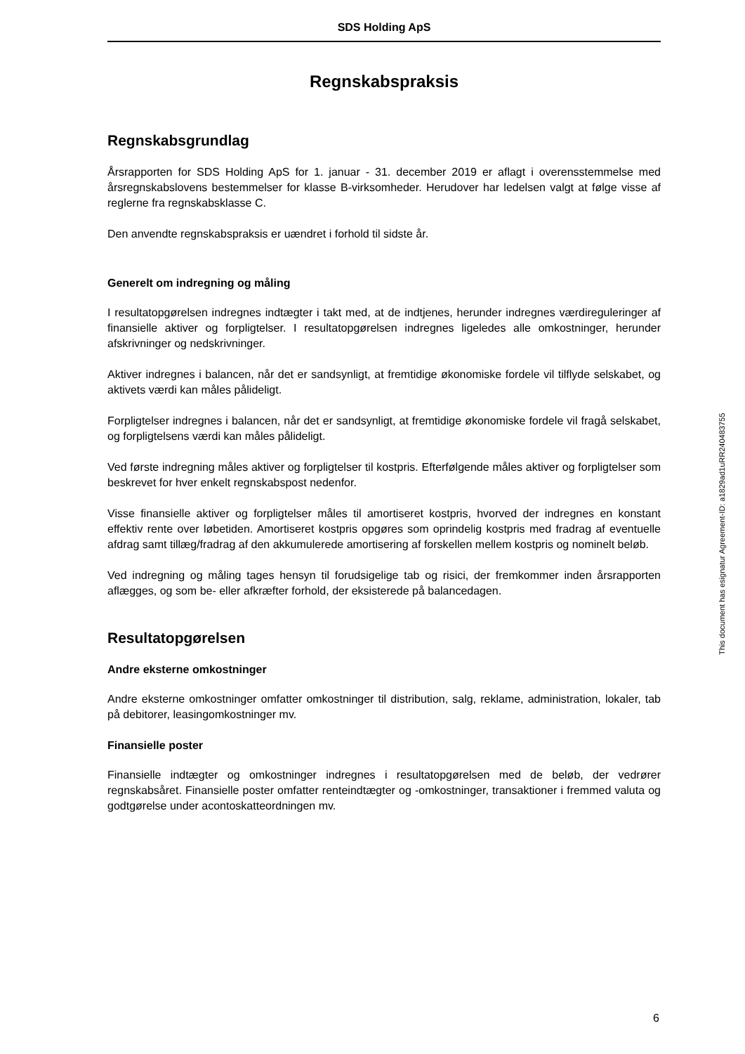SDS Holding ApS
Regnskabspraksis
Regnskabsgrundlag
Årsrapporten for SDS Holding ApS for 1. januar - 31. december 2019 er aflagt i overensstemmelse med årsregnskabslovens bestemmelser for klasse B-virksomheder. Herudover har ledelsen valgt at følge visse af reglerne fra regnskabsklasse C.
Den anvendte regnskabspraksis er uændret i forhold til sidste år.
Generelt om indregning og måling
I resultatopgørelsen indregnes indtægter i takt med, at de indtjenes, herunder indregnes værdireguleringer af finansielle aktiver og forpligtelser. I resultatopgørelsen indregnes ligeledes alle omkostninger, herunder afskrivninger og nedskrivninger.
Aktiver indregnes i balancen, når det er sandsynligt, at fremtidige økonomiske fordele vil tilflyde selskabet, og aktivets værdi kan måles pålideligt.
Forpligtelser indregnes i balancen, når det er sandsynligt, at fremtidige økonomiske fordele vil fragå selskabet, og forpligtelsens værdi kan måles pålideligt.
Ved første indregning måles aktiver og forpligtelser til kostpris. Efterfølgende måles aktiver og forpligtelser som beskrevet for hver enkelt regnskabspost nedenfor.
Visse finansielle aktiver og forpligtelser måles til amortiseret kostpris, hvorved der indregnes en konstant effektiv rente over løbetiden. Amortiseret kostpris opgøres som oprindelig kostpris med fradrag af eventuelle afdrag samt tillæg/fradrag af den akkumulerede amortisering af forskellen mellem kostpris og nominelt beløb.
Ved indregning og måling tages hensyn til forudsigelige tab og risici, der fremkommer inden årsrapporten aflægges, og som be- eller afkræfter forhold, der eksisterede på balancedagen.
Resultatopgørelsen
Andre eksterne omkostninger
Andre eksterne omkostninger omfatter omkostninger til distribution, salg, reklame, administration, lokaler, tab på debitorer, leasingomkostninger mv.
Finansielle poster
Finansielle indtægter og omkostninger indregnes i resultatopgørelsen med de beløb, der vedrører regnskabsåret. Finansielle poster omfatter renteindtægter og -omkostninger, transaktioner i fremmed valuta og godtgørelse under acontoskatteordningen mv.
This document has esignatur Agreement-ID: a1829ad1uRR240483755
6